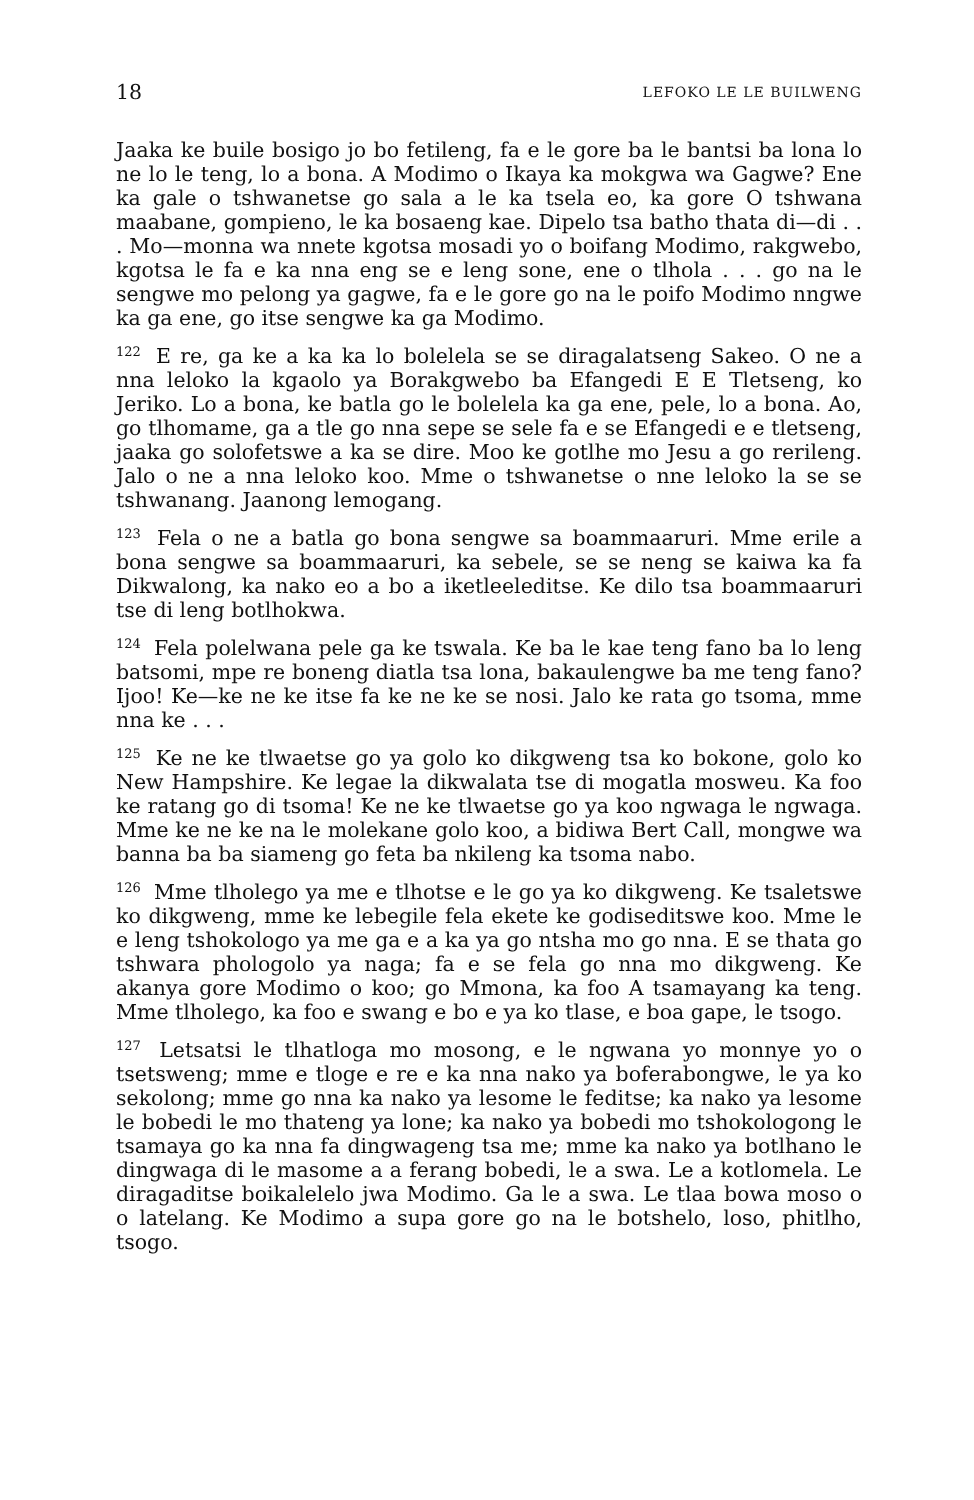18 LEFOKO LE LE BUILWENG
Jaaka ke buile bosigo jo bo fetileng, fa e le gore ba le bantsi ba lona lo ne lo le teng, lo a bona. A Modimo o Ikaya ka mokgwa wa Gagwe? Ene ka gale o tshwanetse go sala a le ka tsela eo, ka gore O tshwana maabane, gompieno, le ka bosaeng kae. Dipelo tsa batho thata di—di . . . Mo—monna wa nnete kgotsa mosadi yo o boifang Modimo, rakgwebo, kgotsa le fa e ka nna eng se e leng sone, ene o tlhola . . . go na le sengwe mo pelong ya gagwe, fa e le gore go na le poifo Modimo nngwe ka ga ene, go itse sengwe ka ga Modimo.
<sup>122</sup> E re, ga ke a ka ka lo bolelela se se diragalatseng Sakeo. O ne a nna leloko la kgaolo ya Borakgwebo ba Efangedi E E Tletseng, ko Jeriko. Lo a bona, ke batla go le bolelela ka ga ene, pele, lo a bona. Ao, go tlhomame, ga a tle go nna sepe se sele fa e se Efangedi e e tletseng, jaaka go solofetswe a ka se dire. Moo ke gotlhe mo Jesu a go rerileng. Jalo o ne a nna leloko koo. Mme o tshwanetse o nne leloko la se se tshwanang. Jaanong lemogang.
<sup>123</sup> Fela o ne a batla go bona sengwe sa boammaaruri. Mme erile a bona sengwe sa boammaaruri, ka sebele, se se neng se kaiwa ka fa Dikwalong, ka nako eo a bo a iketleeleditse. Ke dilo tsa boammaaruri tse di leng botlhokwa.
<sup>124</sup> Fela polelwana pele ga ke tswala. Ke ba le kae teng fano ba lo leng batsomi, mpe re boneng diatla tsa lona, bakaulengwe ba me teng fano? Ijoo! Ke—ke ne ke itse fa ke ne ke se nosi. Jalo ke rata go tsoma, mme nna ke . . .
<sup>125</sup> Ke ne ke tlwaetse go ya golo ko dikgweng tsa ko bokone, golo ko New Hampshire. Ke legae la dikwalata tse di mogatla mosweu. Ka foo ke ratang go di tsoma! Ke ne ke tlwaetse go ya koo ngwaga le ngwaga. Mme ke ne ke na le molekane golo koo, a bidiwa Bert Call, mongwe wa banna ba ba siameng go feta ba nkileng ka tsoma nabo.
<sup>126</sup> Mme tlholego ya me e tlhotse e le go ya ko dikgweng. Ke tsaletswe ko dikgweng, mme ke lebegile fela ekete ke godiseditswe koo. Mme le e leng tshokologo ya me ga e a ka ya go ntsha mo go nna. E se thata go tshwara phologolo ya naga; fa e se fela go nna mo dikgweng. Ke akanya gore Modimo o koo; go Mmona, ka foo A tsamayang ka teng. Mme tlholego, ka foo e swang e bo e ya ko tlase, e boa gape, le tsogo.
<sup>127</sup> Letsatsi le tlhatloga mo mosong, e le ngwana yo monnye yo o tsetsweng; mme e tloge e re e ka nna nako ya boferabongwe, le ya ko sekolong; mme go nna ka nako ya lesome le feditse; ka nako ya lesome le bobedi le mo thateng ya lone; ka nako ya bobedi mo tshokologong le tsamaya go ka nna fa dingwageng tsa me; mme ka nako ya botlhano le dingwaga di le masome a a ferang bobedi, le a swa. Le a kotlomela. Le diragaditse boikalelelo jwa Modimo. Ga le a swa. Le tlaa bowa moso o o latelang. Ke Modimo a supa gore go na le botshelo, loso, phitlho, tsogo.